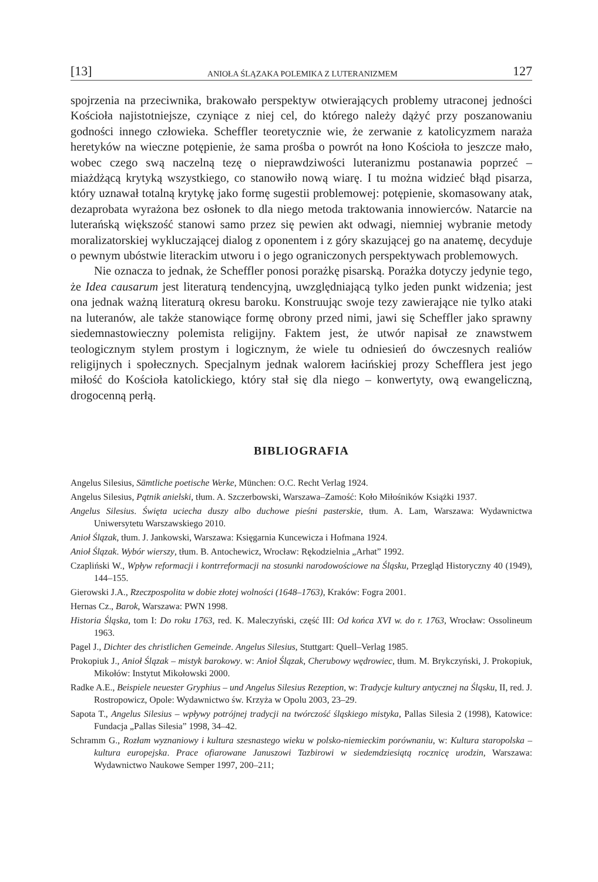[13] ANIOŁA ŚLĄZAKA POLEMIKA Z LUTERANIZMEM 127
spojrzenia na przeciwnika, brakowało perspektyw otwierających problemy utraconej jedności Kościoła najistotniejsze, czyniące z niej cel, do którego należy dążyć przy poszanowaniu godności innego człowieka. Scheffler teoretycznie wie, że zerwanie z katolicyzmem naraża heretyków na wieczne potępienie, że sama prośba o powrót na łono Kościoła to jeszcze mało, wobec czego swą naczelną tezę o nieprawdziwości luteranizmu postanawia poprzeć – miażdżącą krytyką wszystkiego, co stanowiło nową wiarę. I tu można widzieć błąd pisarza, który uznawał totalną krytykę jako formę sugestii problemowej: potępienie, skomasowany atak, dezaprobata wyrażona bez osłonek to dla niego metoda traktowania innowierców. Natarcie na luterańską większość stanowi samo przez się pewien akt odwagi, niemniej wybranie metody moralizatorskiej wykluczającej dialog z oponentem i z góry skazującej go na anatemę, decyduje o pewnym ubóstwie literackim utworu i o jego ograniczonych perspektywach problemowych.
Nie oznacza to jednak, że Scheffler ponosi porażkę pisarską. Porażka dotyczy jedynie tego, że Idea causarum jest literaturą tendencyjną, uwzględniającą tylko jeden punkt widzenia; jest ona jednak ważną literaturą okresu baroku. Konstruując swoje tezy zawierające nie tylko ataki na luteranów, ale także stanowiące formę obrony przed nimi, jawi się Scheffler jako sprawny siedemnastowieczny polemista religijny. Faktem jest, że utwór napisał ze znawstwem teologicznym stylem prostym i logicznym, że wiele tu odniesień do ówczesnych realiów religijnych i społecznych. Specjalnym jednak walorem łacińskiej prozy Schefflera jest jego miłość do Kościoła katolickiego, który stał się dla niego – konwertyty, ową ewangeliczną, drogocenną perłą.
BIBLIOGRAFIA
Angelus Silesius, Sämtliche poetische Werke, München: O.C. Recht Verlag 1924.
Angelus Silesius, Pątnik anielski, tłum. A. Szczerbowski, Warszawa–Zamość: Koło Miłośników Książki 1937.
Angelus Silesius. Święta uciecha duszy albo duchowe pieśni pasterskie, tłum. A. Lam, Warszawa: Wydawnictwa Uniwersytetu Warszawskiego 2010.
Anioł Ślązak, tłum. J. Jankowski, Warszawa: Księgarnia Kuncewicza i Hofmana 1924.
Anioł Ślązak. Wybór wierszy, tłum. B. Antochewicz, Wrocław: Rękodzielnia „Arhat” 1992.
Czapliński W., Wpływ reformacji i kontrreformacji na stosunki narodowościowe na Śląsku, Przegląd Historyczny 40 (1949), 144–155.
Gierowski J.A., Rzeczpospolita w dobie złotej wolności (1648–1763), Kraków: Fogra 2001.
Hernas Cz., Barok, Warszawa: PWN 1998.
Historia Śląska, tom I: Do roku 1763, red. K. Maleczyński, część III: Od końca XVI w. do r. 1763, Wrocław: Ossolineum 1963.
Pagel J., Dichter des christlichen Gemeinde. Angelus Silesius, Stuttgart: Quell–Verlag 1985.
Prokopiuk J., Anioł Ślązak – mistyk barokowy. w: Anioł Ślązak, Cherubowy wędrowiec, tłum. M. Bryk­czyński, J. Prokopiuk, Mikołów: Instytut Mikołowski 2000.
Radke A.E., Beispiele neuester Gryphius – und Angelus Silesius Rezeption, w: Tradycje kultury antycznej na Śląsku, II, red. J. Rostropowicz, Opole: Wydawnictwo św. Krzyża w Opolu 2003, 23–29.
Sapota T., Angelus Silesius – wpływy potrójnej tradycji na twórczość śląskiego mistyka, Pallas Silesia 2 (1998), Katowice: Fundacja „Pallas Silesia” 1998, 34–42.
Schramm G., Rozłam wyznaniowy i kultura szesnastego wieku w polsko-niemieckim porównaniu, w: Kultura staropolska – kultura europejska. Prace ofiarowane Januszowi Tazbirowi w siedemdziesiątą rocznicę urodzin, Warszawa: Wydawnictwo Naukowe Semper 1997, 200–211;